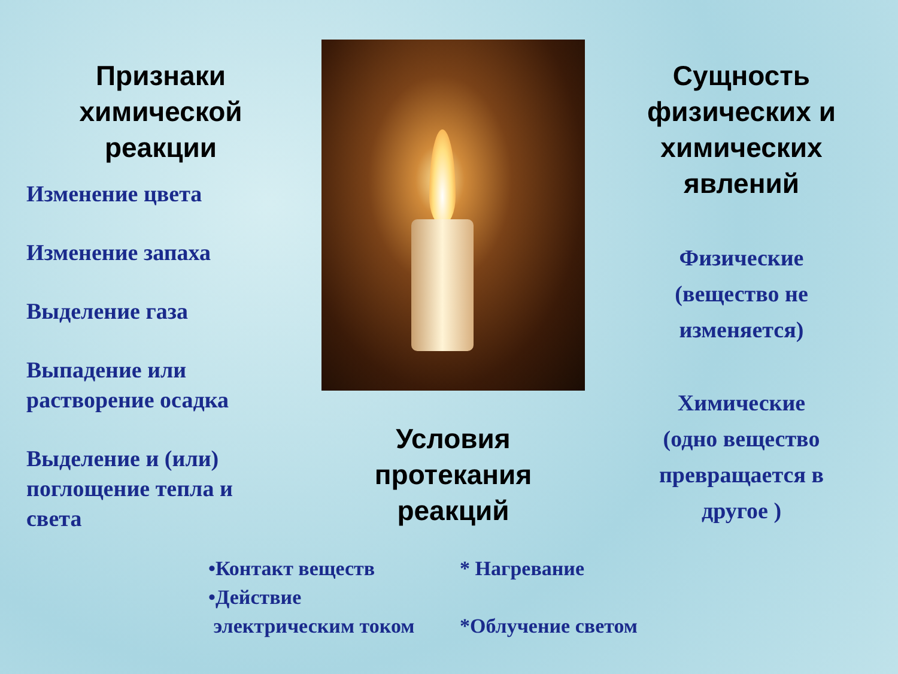Признаки
химической
реакции
Изменение цвета
Изменение запаха
Выделение газа
Выпадение или
растворение осадка
Выделение и (или)
поглощение тепла и
света
Условия
протекания
реакций
Сущность
физических и
химических
явлений
Физические
(вещество не
изменяется)
Химические
(одно вещество
превращается в
другое )
•Контакт веществ
•Действие
электрическим током
* Нагревание
*Облучение светом